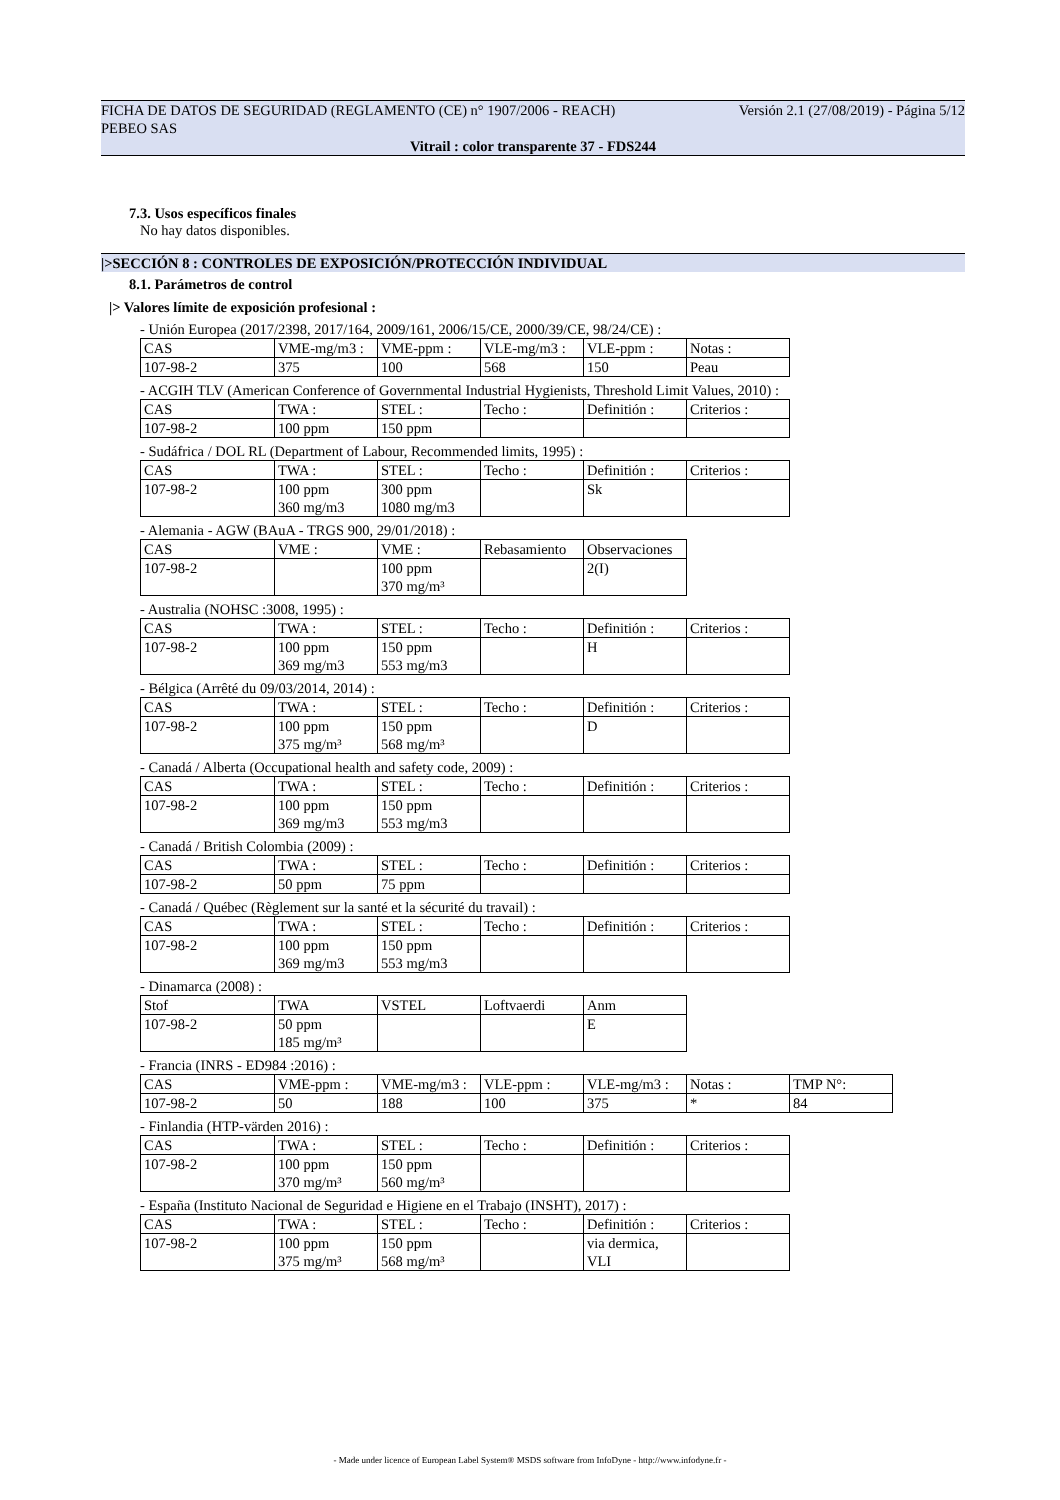FICHA DE DATOS DE SEGURIDAD (REGLAMENTO (CE) n° 1907/2006 - REACH) Versión 2.1 (27/08/2019) - Página 5/12
PEBEO SAS
Vitrail : color transparente 37 - FDS244
7.3. Usos específicos finales
No hay datos disponibles.
|>SECCIÓN 8 : CONTROLES DE EXPOSICIÓN/PROTECCIÓN INDIVIDUAL
8.1. Parámetros de control
|> Valores límite de exposición profesional :
- Unión Europea (2017/2398, 2017/164, 2009/161, 2006/15/CE, 2000/39/CE, 98/24/CE) :
| CAS | VME-mg/m3 : | VME-ppm : | VLE-mg/m3 : | VLE-ppm : | Notas : |
| 107-98-2 | 375 | 100 | 568 | 150 | Peau |
- ACGIH TLV (American Conference of Governmental Industrial Hygienists, Threshold Limit Values, 2010) :
| CAS | TWA : | STEL : | Techo : | Definitión : | Criterios : |
| 107-98-2 | 100 ppm | 150 ppm | | | |
- Sudáfrica / DOL RL (Department of Labour, Recommended limits, 1995) :
| CAS | TWA : | STEL : | Techo : | Definitión : | Criterios : |
| 107-98-2 | 100 ppm 360 mg/m3 | 300 ppm 1080 mg/m3 | | Sk | |
- Alemania - AGW (BAuA - TRGS 900, 29/01/2018) :
| CAS | VME : | VME : | Rebasamiento | Observaciones |
| 107-98-2 | | 100 ppm 370 mg/m³ | | 2(I) |
- Australia (NOHSC :3008, 1995) :
| CAS | TWA : | STEL : | Techo : | Definitión : | Criterios : |
| 107-98-2 | 100 ppm 369 mg/m3 | 150 ppm 553 mg/m3 | | H | |
- Bélgica (Arrêté du 09/03/2014, 2014) :
| CAS | TWA : | STEL : | Techo : | Definitión : | Criterios : |
| 107-98-2 | 100 ppm 375 mg/m³ | 150 ppm 568 mg/m³ | | D | |
- Canadá / Alberta (Occupational health and safety code, 2009) :
| CAS | TWA : | STEL : | Techo : | Definitión : | Criterios : |
| 107-98-2 | 100 ppm 369 mg/m3 | 150 ppm 553 mg/m3 | | | |
- Canadá / British Colombia (2009) :
| CAS | TWA : | STEL : | Techo : | Definitión : | Criterios : |
| 107-98-2 | 50 ppm | 75 ppm | | | |
- Canadá / Québec (Règlement sur la santé et la sécurité du travail) :
| CAS | TWA : | STEL : | Techo : | Definitión : | Criterios : |
| 107-98-2 | 100 ppm 369 mg/m3 | 150 ppm 553 mg/m3 | | | |
- Dinamarca (2008) :
| Stof | TWA | VSTEL | Loftvaerdi | Anm |
| 107-98-2 | 50 ppm 185 mg/m³ | | | E |
- Francia (INRS - ED984 :2016) :
| CAS | VME-ppm : | VME-mg/m3 : | VLE-ppm : | VLE-mg/m3 : | Notas : | TMP N°: |
| 107-98-2 | 50 | 188 | 100 | 375 | * | 84 |
- Finlandia (HTP-värden 2016) :
| CAS | TWA : | STEL : | Techo : | Definitión : | Criterios : |
| 107-98-2 | 100 ppm 370 mg/m³ | 150 ppm 560 mg/m³ | | | |
- España (Instituto Nacional de Seguridad e Higiene en el Trabajo (INSHT), 2017) :
| CAS | TWA : | STEL : | Techo : | Definitión : | Criterios : |
| 107-98-2 | 100 ppm 375 mg/m³ | 150 ppm 568 mg/m³ | | via dermica, VLI | |
- Made under licence of European Label System® MSDS software from InfoDyne - http://www.infodyne.fr -